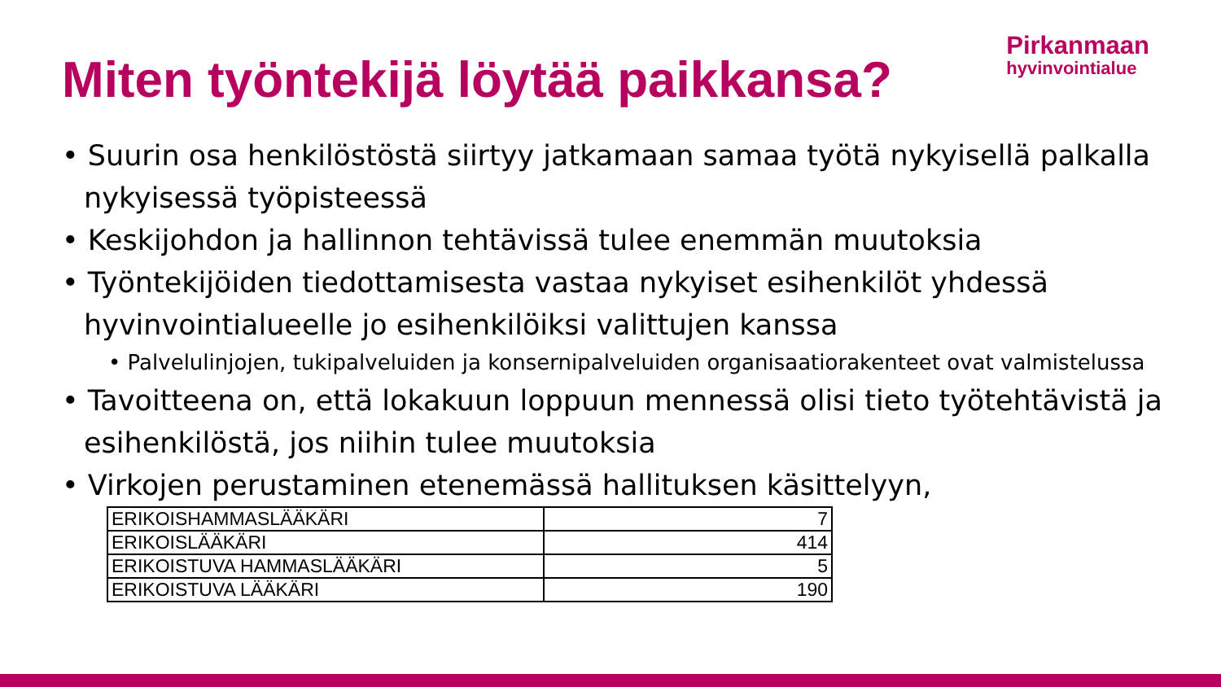Pirkanmaan
hyvinvointialue
Miten työntekijä löytää paikkansa?
• Suurin osa henkilöstöstä siirtyy jatkamaan samaa työtä nykyisellä palkalla nykyisessä työpisteessä
• Keskijohdon ja hallinnon tehtävissä tulee enemmän muutoksia
• Työntekijöiden tiedottamisesta vastaa nykyiset esihenkilöt yhdessä hyvinvointialueelle jo esihenkilöiksi valittujen kanssa
• Palvelulinjojen, tukipalveluiden ja konsernipalveluiden organisaatiorakenteet ovat valmistelussa
• Tavoitteena on, että lokakuun loppuun mennessä olisi tieto työtehtävistä ja esihenkilöstä, jos niihin tulee muutoksia
• Virkojen perustaminen etenemässä hallituksen käsittelyyn,
| ERIKOISHAMMASLÄÄKÄRI | 7 |
| ERIKOISLÄÄKÄRI | 414 |
| ERIKOISTUVA HAMMASLÄÄKÄRI | 5 |
| ERIKOISTUVA LÄÄKÄRI | 190 |